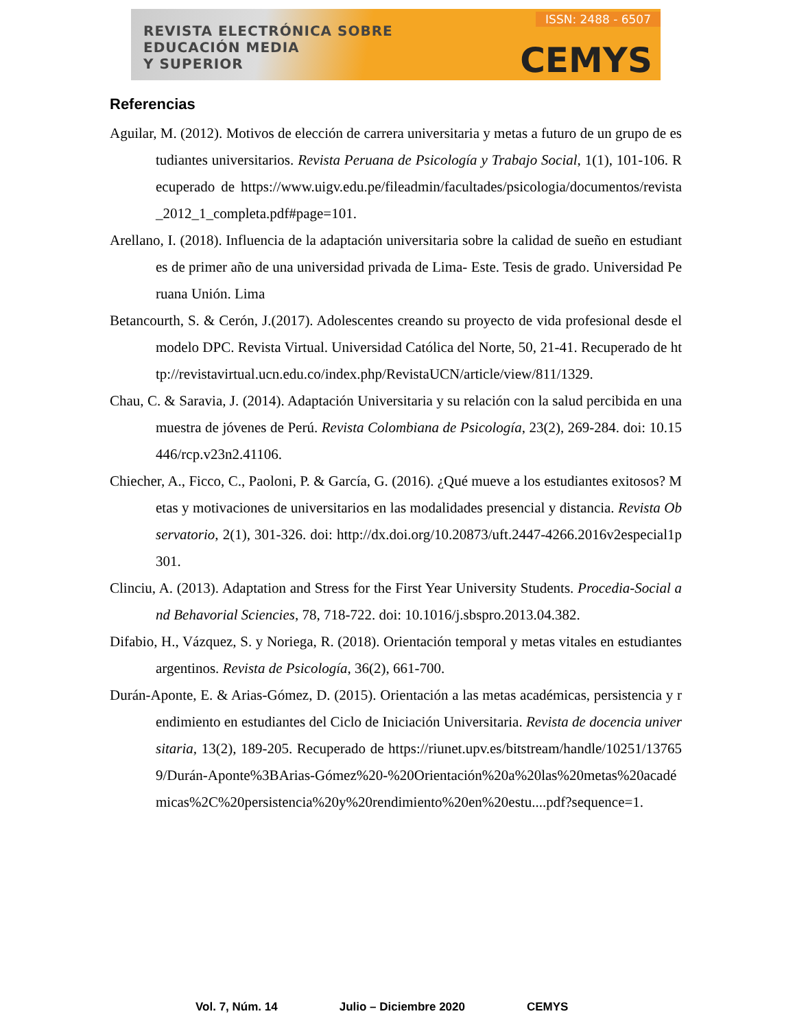REVISTA ELECTRÓNICA SOBRE
EDUCACIÓN MEDIA
Y SUPERIOR
ISSN: 2488 - 6507
CEMYS
Referencias
Aguilar, M. (2012). Motivos de elección de carrera universitaria y metas a futuro de un grupo de estudiantes universitarios. Revista Peruana de Psicología y Trabajo Social, 1(1), 101-106. Recuperado de https://www.uigv.edu.pe/fileadmin/facultades/psicologia/documentos/revista_2012_1_completa.pdf#page=101.
Arellano, I. (2018). Influencia de la adaptación universitaria sobre la calidad de sueño en estudiantes de primer año de una universidad privada de Lima- Este. Tesis de grado. Universidad Peruana Unión. Lima
Betancourth, S. & Cerón, J.(2017). Adolescentes creando su proyecto de vida profesional desde el modelo DPC. Revista Virtual. Universidad Católica del Norte, 50, 21-41. Recuperado de http://revistavirtual.ucn.edu.co/index.php/RevistaUCN/article/view/811/1329.
Chau, C. & Saravia, J. (2014). Adaptación Universitaria y su relación con la salud percibida en una muestra de jóvenes de Perú. Revista Colombiana de Psicología, 23(2), 269-284. doi: 10.15446/rcp.v23n2.41106.
Chiecher, A., Ficco, C., Paoloni, P. & García, G. (2016). ¿Qué mueve a los estudiantes exitosos? Metas y motivaciones de universitarios en las modalidades presencial y distancia. Revista Observatorio, 2(1), 301-326. doi: http://dx.doi.org/10.20873/uft.2447-4266.2016v2especial1p301.
Clinciu, A. (2013). Adaptation and Stress for the First Year University Students. Procedia-Social and Behavorial Sciencies, 78, 718-722. doi: 10.1016/j.sbspro.2013.04.382.
Difabio, H., Vázquez, S. y Noriega, R. (2018). Orientación temporal y metas vitales en estudiantes argentinos. Revista de Psicología, 36(2), 661-700.
Durán-Aponte, E. & Arias-Gómez, D. (2015). Orientación a las metas académicas, persistencia y rendimiento en estudiantes del Ciclo de Iniciación Universitaria. Revista de docencia universitaria, 13(2), 189-205. Recuperado de https://riunet.upv.es/bitstream/handle/10251/137659/Durán-Aponte%3BArias-Gómez%20-%20Orientación%20a%20las%20metas%20académicas%2C%20persistencia%20y%20rendimiento%20en%20estu....pdf?sequence=1.
Vol. 7, Núm. 14 Julio – Diciembre 2020 CEMYS